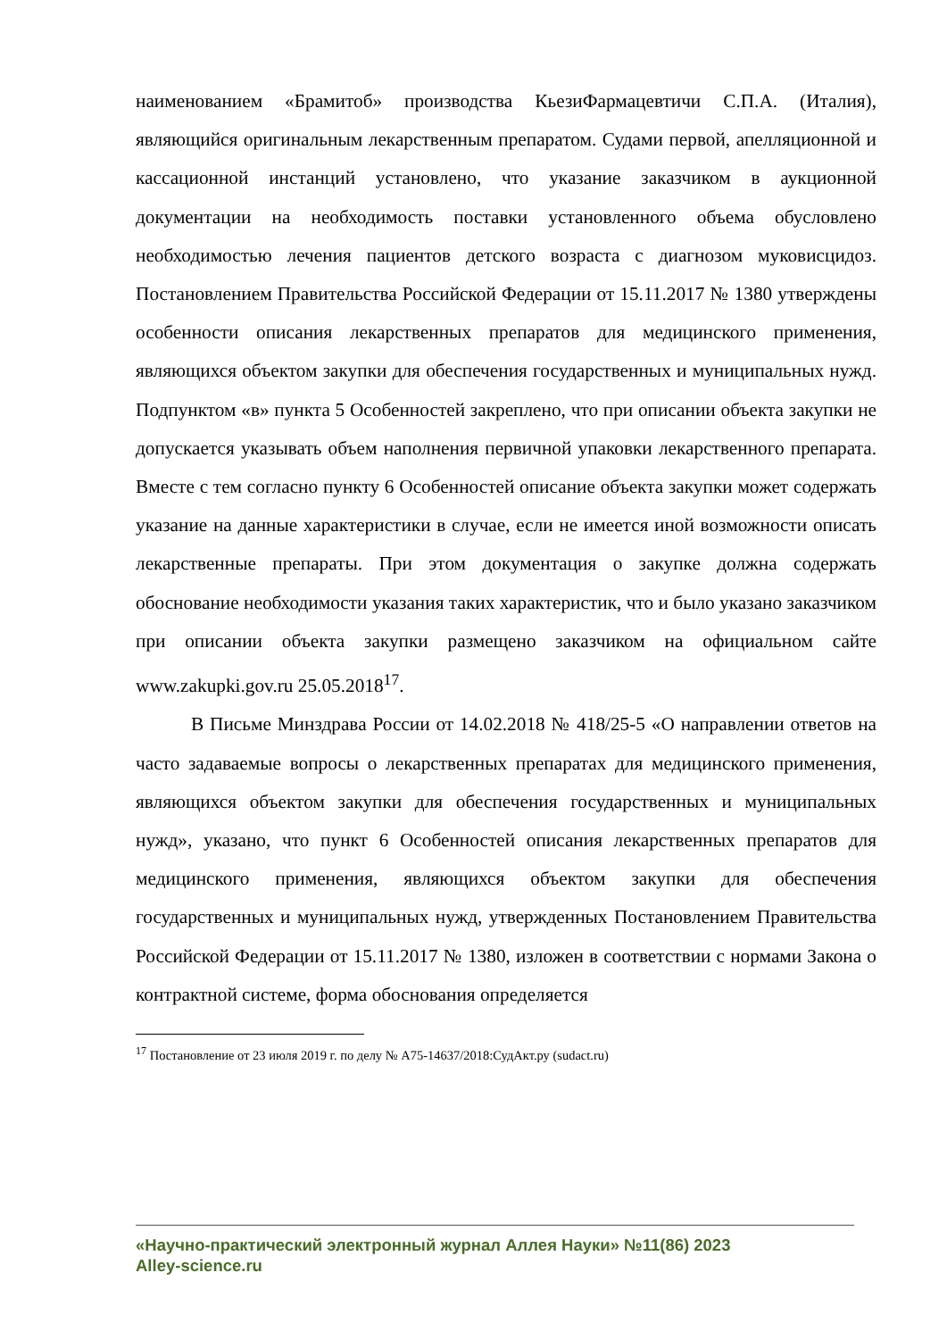наименованием «Брамитоб» производства КьезиФармацевтичи С.П.А. (Италия), являющийся оригинальным лекарственным препаратом. Судами первой, апелляционной и кассационной инстанций установлено, что указание заказчиком в аукционной документации на необходимость поставки установленного объема обусловлено необходимостью лечения пациентов детского возраста с диагнозом муковисцидоз. Постановлением Правительства Российской Федерации от 15.11.2017 № 1380 утверждены особенности описания лекарственных препаратов для медицинского применения, являющихся объектом закупки для обеспечения государственных и муниципальных нужд. Подпунктом «в» пункта 5 Особенностей закреплено, что при описании объекта закупки не допускается указывать объем наполнения первичной упаковки лекарственного препарата. Вместе с тем согласно пункту 6 Особенностей описание объекта закупки может содержать указание на данные характеристики в случае, если не имеется иной возможности описать лекарственные препараты. При этом документация о закупке должна содержать обоснование необходимости указания таких характеристик, что и было указано заказчиком при описании объекта закупки размещено заказчиком на официальном сайте www.zakupki.gov.ru 25.05.2018<sup>17</sup>.
В Письме Минздрава России от 14.02.2018 № 418/25-5 «О направлении ответов на часто задаваемые вопросы о лекарственных препаратах для медицинского применения, являющихся объектом закупки для обеспечения государственных и муниципальных нужд», указано, что пункт 6 Особенностей описания лекарственных препаратов для медицинского применения, являющихся объектом закупки для обеспечения государственных и муниципальных нужд, утвержденных Постановлением Правительства Российской Федерации от 15.11.2017 № 1380, изложен в соответствии с нормами Закона о контрактной системе, форма обоснования определяется
<sup>17</sup> Постановление от 23 июля 2019 г. по делу № А75-14637/2018:СудАкт.ру (sudact.ru)
«Научно-практический электронный журнал Аллея Науки» №11(86) 2023
Alley-science.ru